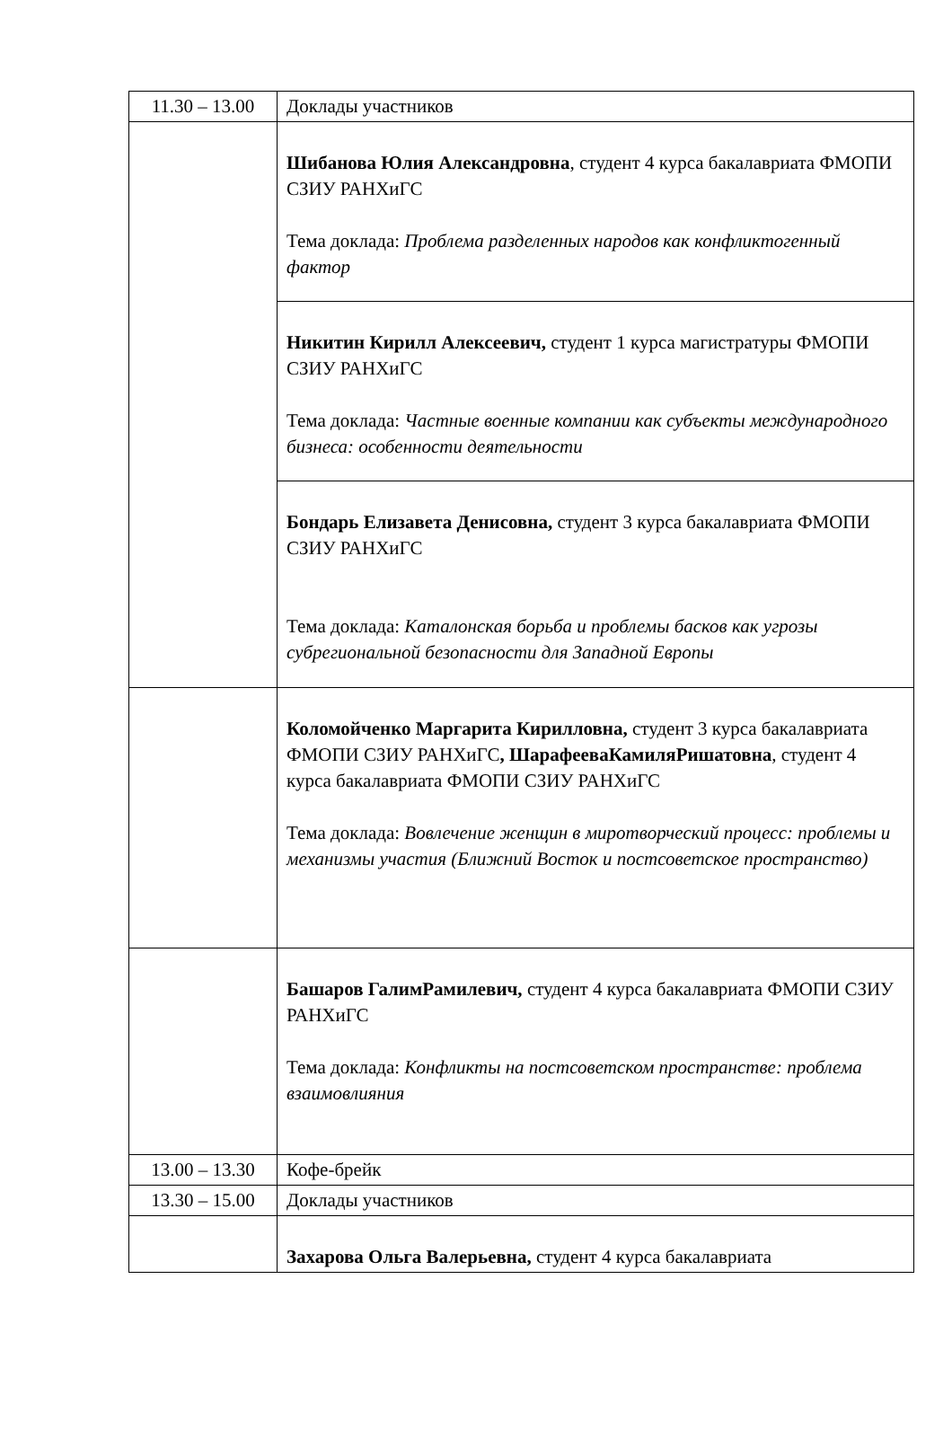| 11.30 – 13.00 | Доклады участников |
| | Шибанова Юлия Александровна , студент 4 курса бакалавриата ФМОПИ СЗИУ РАНХиГС Тема доклада: Проблема разделенных народов как конфликтогенный фактор |
| | Никитин Кирилл Алексеевич, студент 1 курса магистратуры ФМОПИ СЗИУ РАНХиГС Тема доклада: Частные военные компании как субъекты международного бизнеса: особенности деятельности |
| | Бондарь Елизавета Денисовна, студент 3 курса бакалавриата ФМОПИ СЗИУ РАНХиГС Тема доклада: Каталонская борьба и проблемы басков как угрозы субрегиональной безопасности для Западной Европы |
| | Коломойченко Маргарита Кирилловна, студент 3 курса бакалавриата ФМОПИ СЗИУ РАНХиГС , ШарафееваКамиляРишатовна , студент 4 курса бакалавриата ФМОПИ СЗИУ РАНХиГС Тема доклада: Вовлечение женщин в миротворческий процесс: проблемы и механизмы участия (Ближний Восток и постсоветское пространство) |
| | Башаров ГалимРамилевич, студент 4 курса бакалавриата ФМОПИ СЗИУ РАНХиГС Тема доклада: Конфликты на постсоветском пространстве: проблема взаимовлияния |
| 13.00 – 13.30 | Кофе-брейк |
| 13.30 – 15.00 | Доклады участников |
| | Захарова Ольга Валерьевна, студент 4 курса бакалавриата |